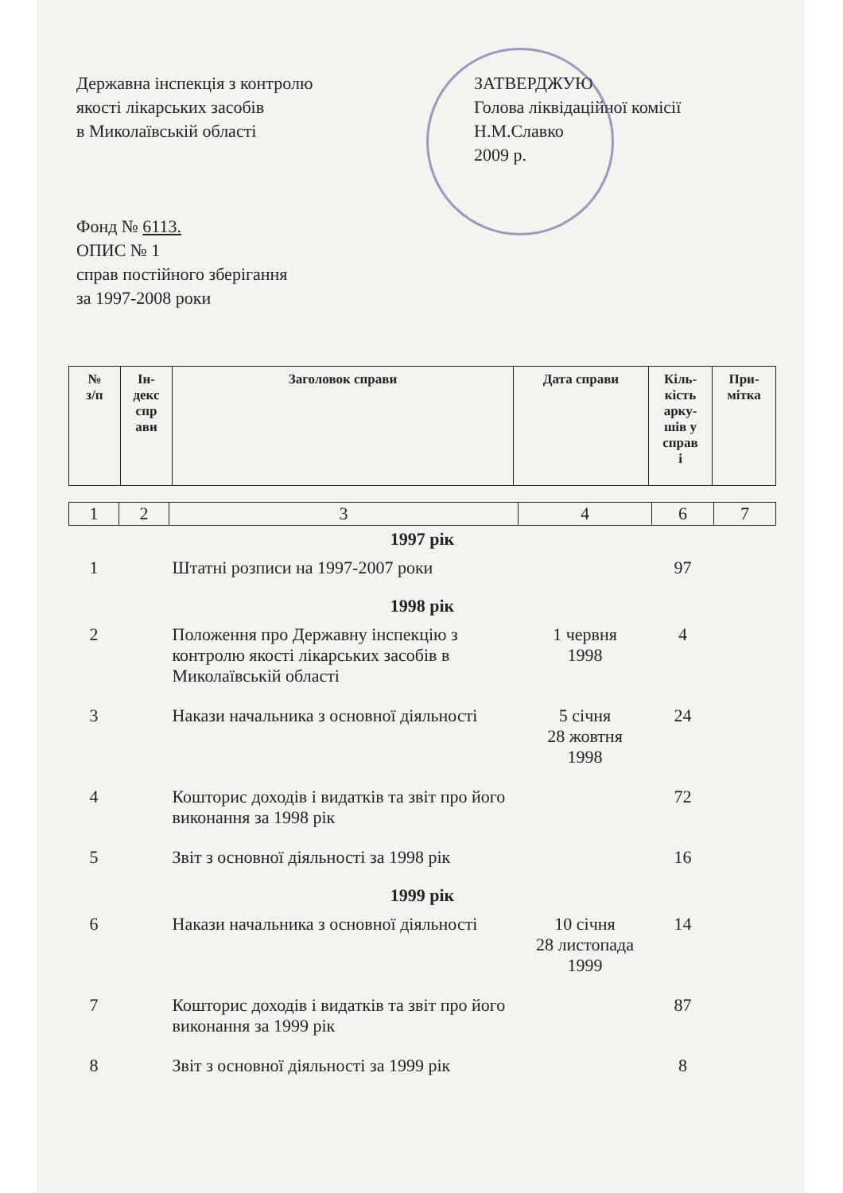Державна інспекція з контролю
якості лікарських засобів
в Миколаївській області
ЗАТВЕРДЖУЮ
Голова ліквідаційної комісії
Н.М.Славко
2009 р.
Фонд № 6113.
ОПИС № 1
справ постійного зберігання
за 1997-2008 роки
| № з/п | Ін- декс спр ави | Заголовок справи | Дата справи | Кіль- кість арку- шів у справ і | При- мітка |
| 1 | 2 | 3 | 4 | 6 | 7 |
| 1997 рік | | | | | |
| 1 | | Штатні розписи на 1997-2007 роки | | 97 | |
| 1998 рік | | | | | |
| 2 | | Положення про Державну інспекцію з контролю якості лікарських засобів в Миколаївській області | 1 червня 1998 | 4 | |
| 3 | | Накази начальника з основної діяльності | 5 січня 28 жовтня 1998 | 24 | |
| 4 | | Кошторис доходів і видатків та звіт про його виконання за 1998 рік | | 72 | |
| 5 | | Звіт з основної діяльності за 1998 рік | | 16 | |
| 1999 рік | | | | | |
| 6 | | Накази начальника з основної діяльності | 10 січня 28 листопада 1999 | 14 | |
| 7 | | Кошторис доходів і видатків та звіт про його виконання за 1999 рік | | 87 | |
| 8 | | Звіт з основної діяльності за 1999 рік | | 8 | |